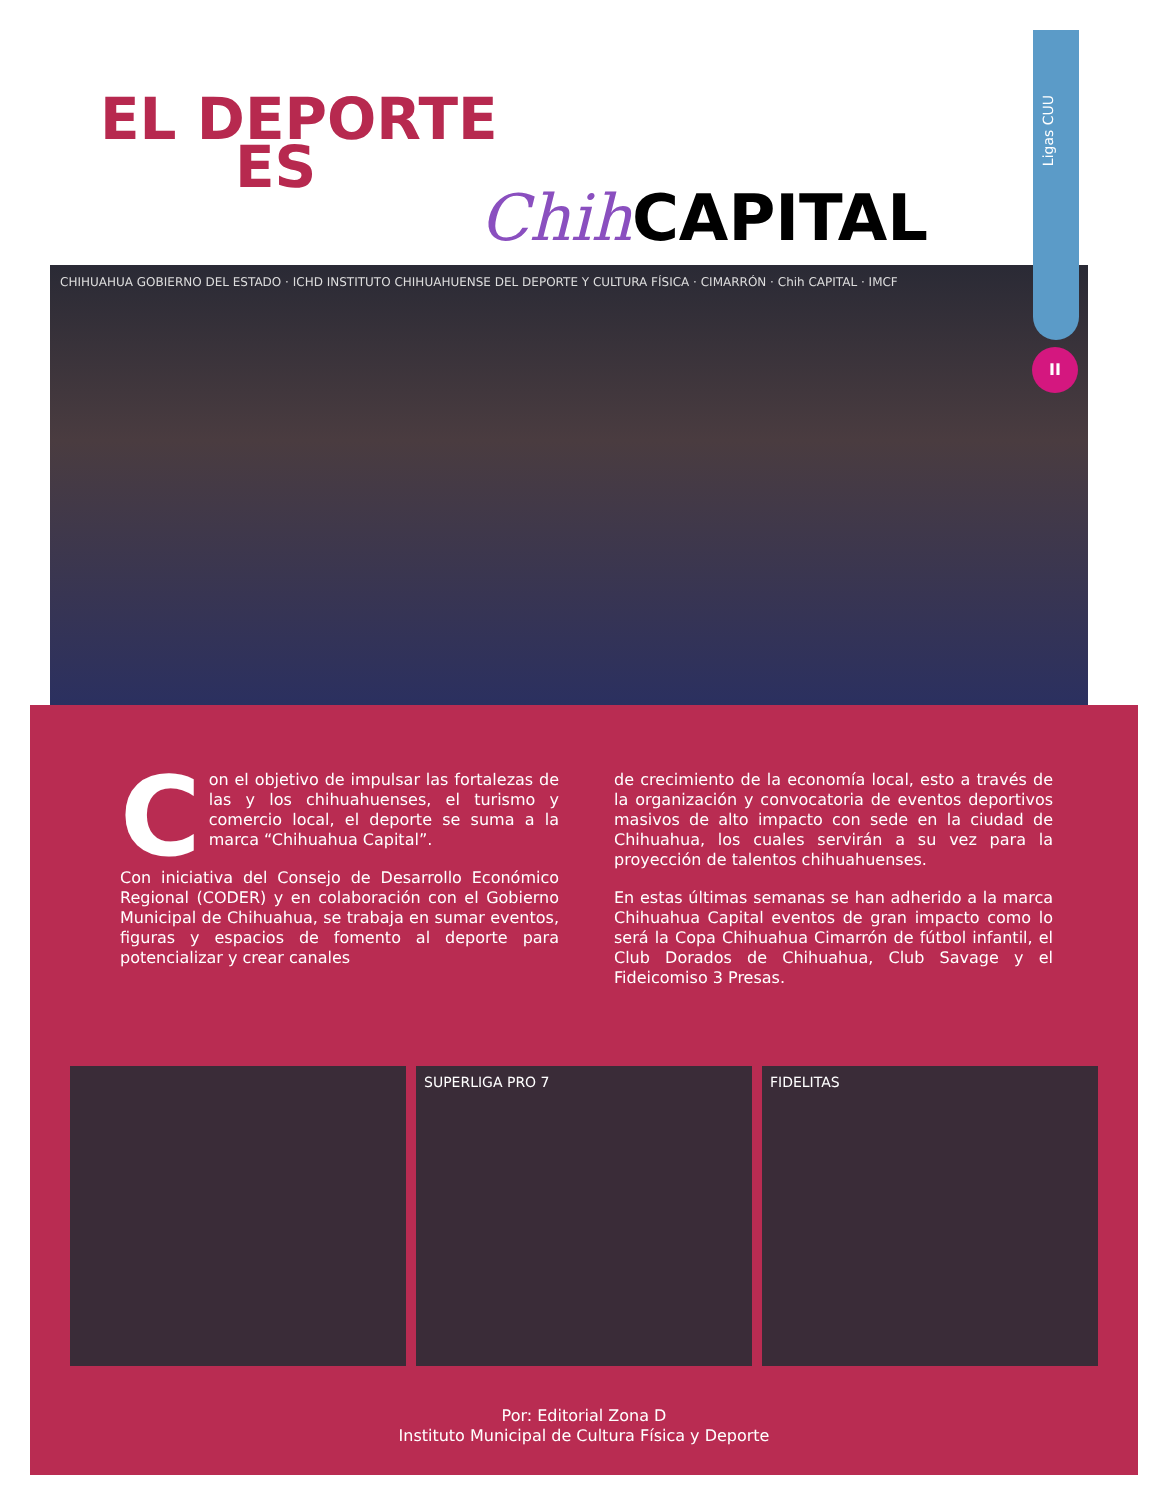Ligas CUU
II
EL DEPORTE
ES
Chih CAPITAL
CHIHUAHUA GOBIERNO DEL ESTADO · ICHD INSTITUTO CHIHUAHUENSE DEL DEPORTE Y CULTURA FÍSICA · CIMARRÓN · Chih CAPITAL · IMCF
Con el objetivo de impulsar las fortalezas de las y los chihuahuenses, el turismo y comercio local, el deporte se suma a la marca “Chihuahua Capital”.
Con iniciativa del Consejo de Desarrollo Económico Regional (CODER) y en colaboración con el Gobierno Municipal de Chihuahua, se trabaja en sumar eventos, figuras y espacios de fomento al deporte para potencializar y crear canales
de crecimiento de la economía local, esto a través de la organización y convocatoria de eventos deportivos masivos de alto impacto con sede en la ciudad de Chihuahua, los cuales servirán a su vez para la proyección de talentos chihuahuenses.
En estas últimas semanas se han adherido a la marca Chihuahua Capital eventos de gran impacto como lo será la Copa Chihuahua Cimarrón de fútbol infantil, el Club Dorados de Chihuahua, Club Savage y el Fideicomiso 3 Presas.
SUPERLIGA PRO 7 FIDELITAS
Por: Editorial Zona D
Instituto Municipal de Cultura Física y Deporte